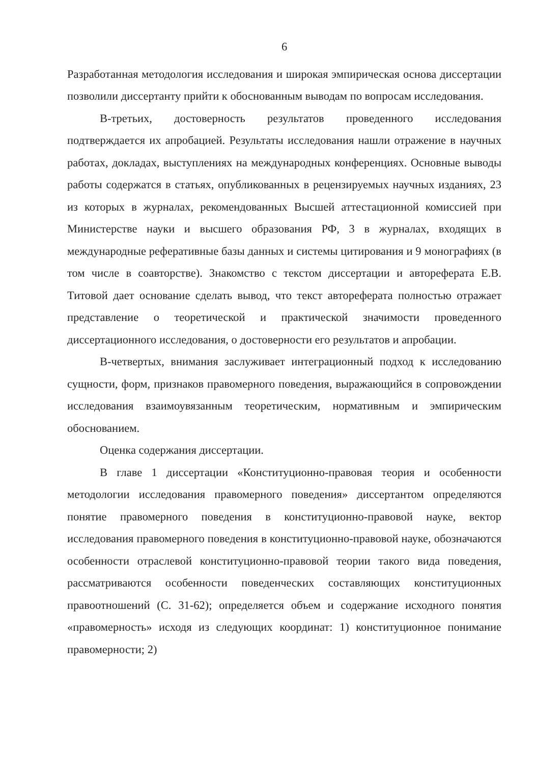6
Разработанная методология исследования и широкая эмпирическая основа диссертации позволили диссертанту прийти к обоснованным выводам по вопросам исследования.
В-третьих, достоверность результатов проведенного исследования подтверждается их апробацией. Результаты исследования нашли отражение в научных работах, докладах, выступлениях на международных конференциях. Основные выводы работы содержатся в статьях, опубликованных в рецензируемых научных изданиях, 23 из которых в журналах, рекомендованных Высшей аттестационной комиссией при Министерстве науки и высшего образования РФ, 3 в журналах, входящих в международные реферативные базы данных и системы цитирования и 9 монографиях (в том числе в соавторстве). Знакомство с текстом диссертации и автореферата Е.В. Титовой дает основание сделать вывод, что текст автореферата полностью отражает представление о теоретической и практической значимости проведенного диссертационного исследования, о достоверности его результатов и апробации.
В-четвертых, внимания заслуживает интеграционный подход к исследованию сущности, форм, признаков правомерного поведения, выражающийся в сопровождении исследования взаимоувязанным теоретическим, нормативным и эмпирическим обоснованием.
Оценка содержания диссертации.
В главе 1 диссертации «Конституционно-правовая теория и особенности методологии исследования правомерного поведения» диссертантом определяются понятие правомерного поведения в конституционно-правовой науке, вектор исследования правомерного поведения в конституционно-правовой науке, обозначаются особенности отраслевой конституционно-правовой теории такого вида поведения, рассматриваются особенности поведенческих составляющих конституционных правоотношений (С. 31-62); определяется объем и содержание исходного понятия «правомерность» исходя из следующих координат: 1) конституционное понимание правомерности; 2)